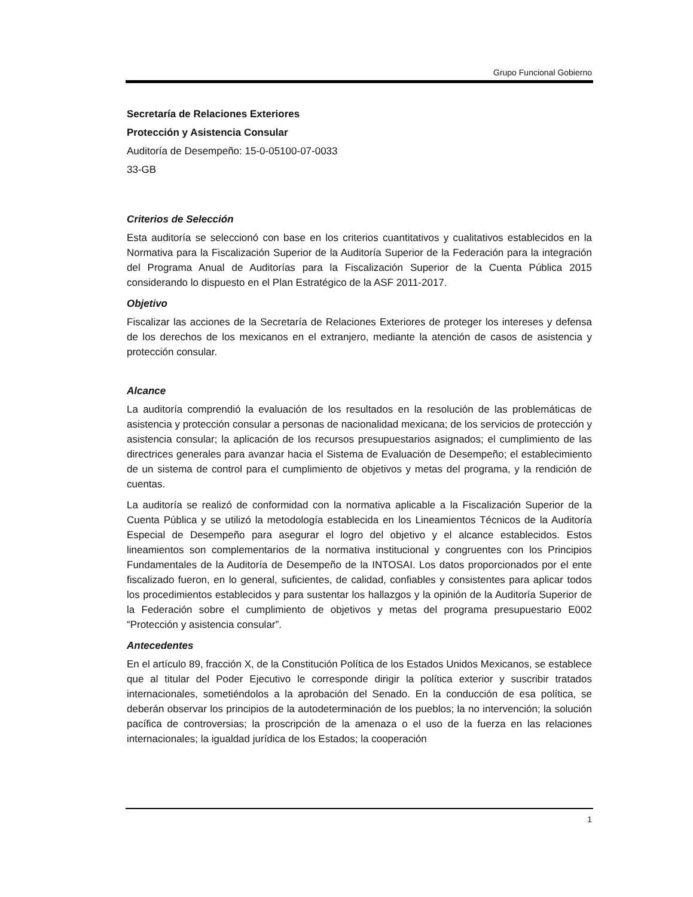Grupo Funcional Gobierno
Secretaría de Relaciones Exteriores
Protección y Asistencia Consular
Auditoría de Desempeño: 15-0-05100-07-0033
33-GB
Criterios de Selección
Esta auditoría se seleccionó con base en los criterios cuantitativos y cualitativos establecidos en la Normativa para la Fiscalización Superior de la Auditoría Superior de la Federación para la integración del Programa Anual de Auditorías para la Fiscalización Superior de la Cuenta Pública 2015 considerando lo dispuesto en el Plan Estratégico de la ASF 2011-2017.
Objetivo
Fiscalizar las acciones de la Secretaría de Relaciones Exteriores de proteger los intereses y defensa de los derechos de los mexicanos en el extranjero, mediante la atención de casos de asistencia y protección consular.
Alcance
La auditoría comprendió la evaluación de los resultados en la resolución de las problemáticas de asistencia y protección consular a personas de nacionalidad mexicana; de los servicios de protección y asistencia consular; la aplicación de los recursos presupuestarios asignados; el cumplimiento de las directrices generales para avanzar hacia el Sistema de Evaluación de Desempeño; el establecimiento de un sistema de control para el cumplimiento de objetivos y metas del programa, y la rendición de cuentas.
La auditoría se realizó de conformidad con la normativa aplicable a la Fiscalización Superior de la Cuenta Pública y se utilizó la metodología establecida en los Lineamientos Técnicos de la Auditoría Especial de Desempeño para asegurar el logro del objetivo y el alcance establecidos. Estos lineamientos son complementarios de la normativa institucional y congruentes con los Principios Fundamentales de la Auditoría de Desempeño de la INTOSAI. Los datos proporcionados por el ente fiscalizado fueron, en lo general, suficientes, de calidad, confiables y consistentes para aplicar todos los procedimientos establecidos y para sustentar los hallazgos y la opinión de la Auditoría Superior de la Federación sobre el cumplimiento de objetivos y metas del programa presupuestario E002 “Protección y asistencia consular”.
Antecedentes
En el artículo 89, fracción X, de la Constitución Política de los Estados Unidos Mexicanos, se establece que al titular del Poder Ejecutivo le corresponde dirigir la política exterior y suscribir tratados internacionales, sometiéndolos a la aprobación del Senado. En la conducción de esa política, se deberán observar los principios de la autodeterminación de los pueblos; la no intervención; la solución pacífica de controversias; la proscripción de la amenaza o el uso de la fuerza en las relaciones internacionales; la igualdad jurídica de los Estados; la cooperación
1